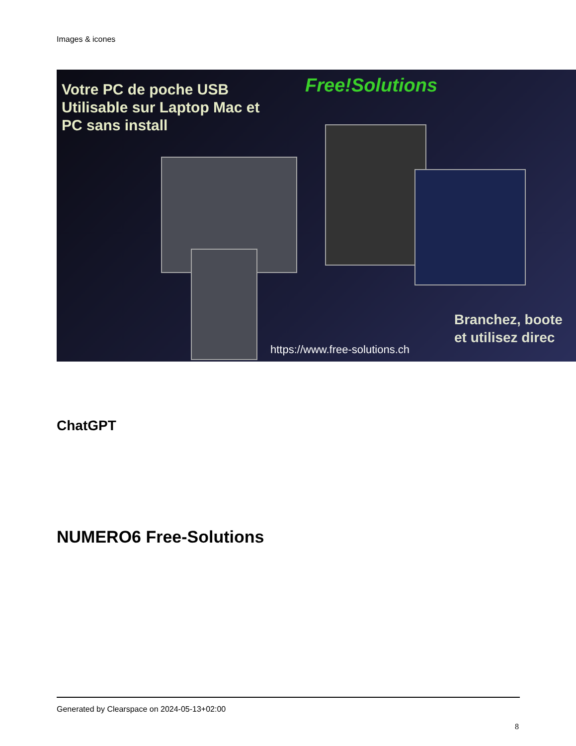Images & icones
Votre PC de poche USB
Utilisable sur Laptop Mac et
PC sans install
Free!Solutions
Branchez, boote
et utilisez direc
https://www.free-solutions.ch
ChatGPT
NUMERO6 Free-Solutions
Generated by Clearspace on 2024-05-13+02:00
8